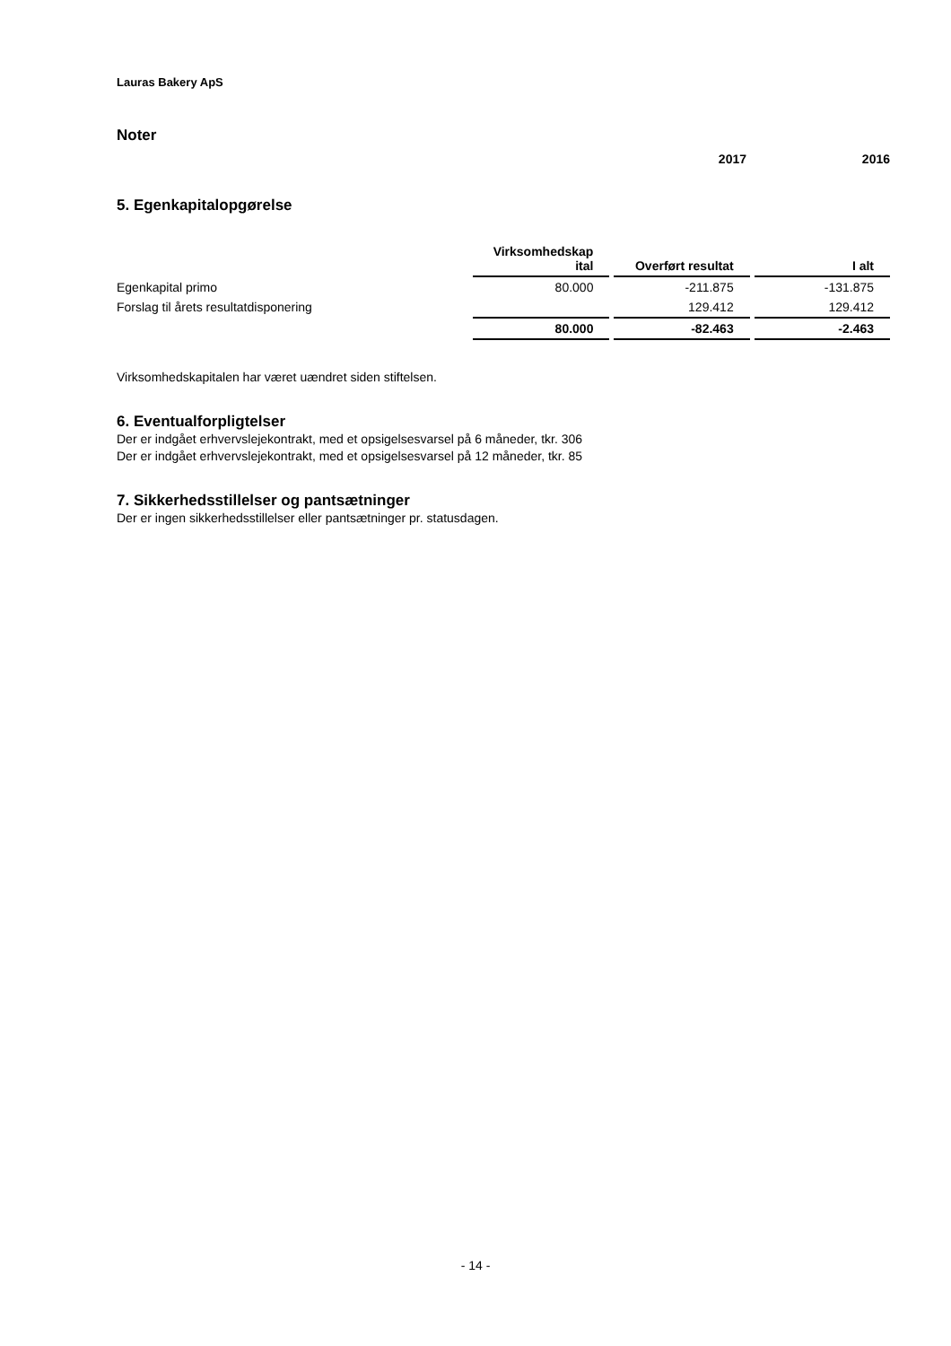Lauras Bakery ApS
Noter
2017 2016
5. Egenkapitalopgørelse
| | Virksomhedskap ital | Overført resultat | I alt |
| --- | --- | --- | --- |
| Egenkapital primo | 80.000 | -211.875 | -131.875 |
| Forslag til årets resultatdisponering | | 129.412 | 129.412 |
| | 80.000 | -82.463 | -2.463 |
Virksomhedskapitalen har været uændret siden stiftelsen.
6. Eventualforpligtelser
Der er indgået erhvervslejekontrakt, med et opsigelsesvarsel på 6 måneder, tkr. 306
Der er indgået erhvervslejekontrakt, med et opsigelsesvarsel på 12 måneder, tkr. 85
7. Sikkerhedsstillelser og pantsætninger
Der er ingen sikkerhedsstillelser eller pantsætninger pr. statusdagen.
- 14 -